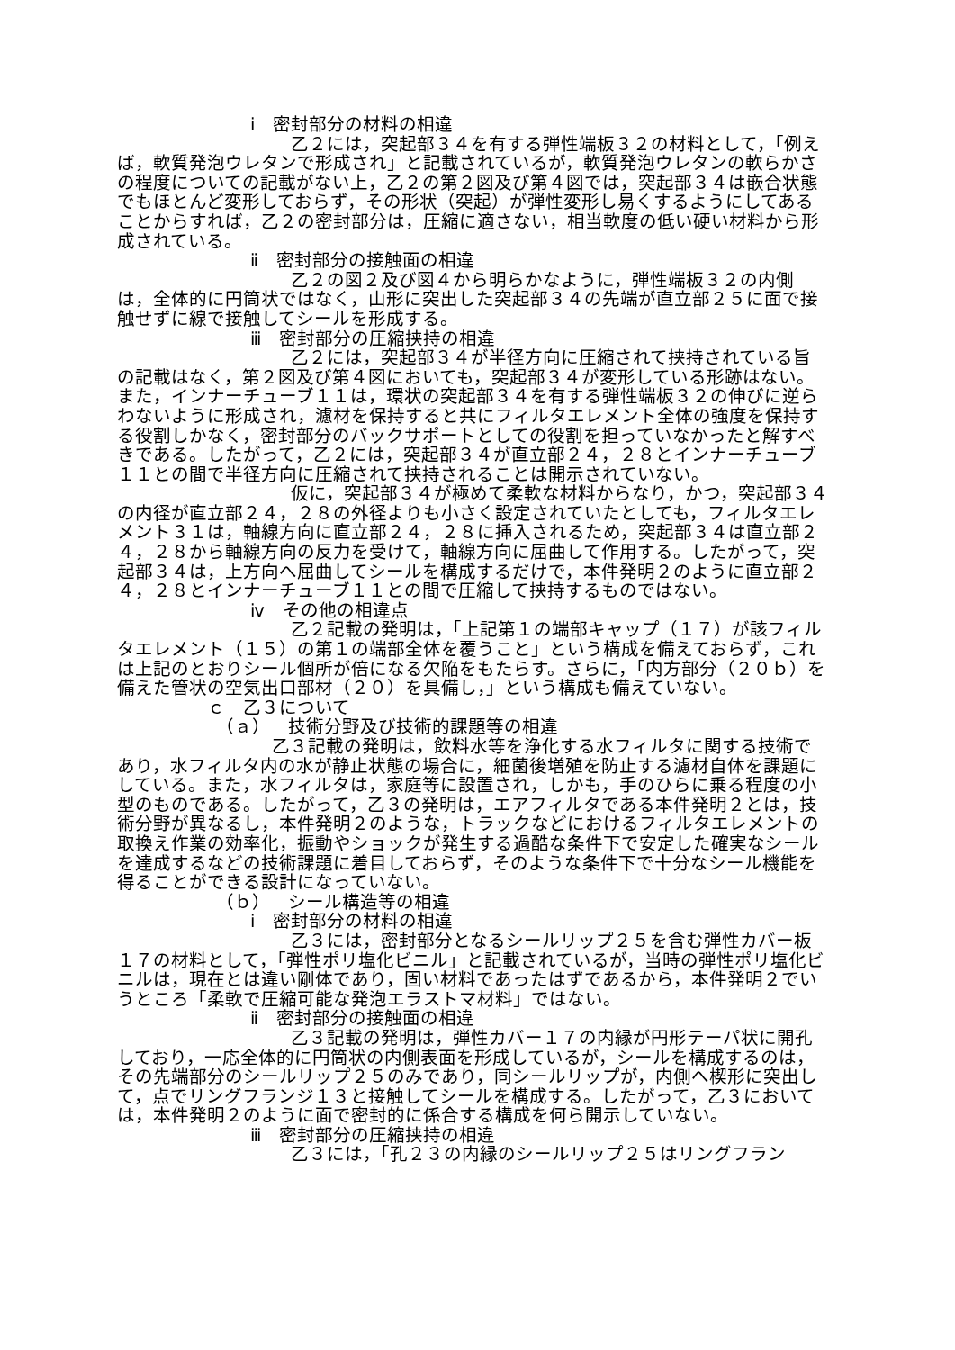ⅰ　密封部分の材料の相違
乙２には，突起部３４を有する弾性端板３２の材料として，「例えば，軟質発泡ウレタンで形成され」と記載されているが，軟質発泡ウレタンの軟らかさの程度についての記載がない上，乙２の第２図及び第４図では，突起部３４は嵌合状態でもほとんど変形しておらず，その形状（突起）が弾性変形し易くするようにしてあることからすれば，乙２の密封部分は，圧縮に適さない，相当軟度の低い硬い材料から形成されている。
ⅱ　密封部分の接触面の相違
乙２の図２及び図４から明らかなように，弾性端板３２の内側は，全体的に円筒状ではなく，山形に突出した突起部３４の先端が直立部２５に面で接触せずに線で接触してシールを形成する。
ⅲ　密封部分の圧縮挟持の相違
乙２には，突起部３４が半径方向に圧縮されて挟持されている旨の記載はなく，第２図及び第４図においても，突起部３４が変形している形跡はない。また，インナーチューブ１１は，環状の突起部３４を有する弾性端板３２の伸びに逆らわないように形成され，濾材を保持すると共にフィルタエレメント全体の強度を保持する役割しかなく，密封部分のバックサポートとしての役割を担っていなかったと解すべきである。したがって，乙２には，突起部３４が直立部２４，２８とインナーチューブ１１との間で半径方向に圧縮されて挟持されることは開示されていない。
仮に，突起部３４が極めて柔軟な材料からなり，かつ，突起部３４の内径が直立部２４，２８の外径よりも小さく設定されていたとしても，フィルタエレメント３１は，軸線方向に直立部２４，２８に挿入されるため，突起部３４は直立部２４，２８から軸線方向の反力を受けて，軸線方向に屈曲して作用する。したがって，突起部３４は，上方向へ屈曲してシールを構成するだけで，本件発明２のように直立部２４，２８とインナーチューブ１１との間で圧縮して挟持するものではない。
ⅳ　その他の相違点
乙２記載の発明は，「上記第１の端部キャップ（１７）が該フィルタエレメント（１５）の第１の端部全体を覆うこと」という構成を備えておらず，これは上記のとおりシール個所が倍になる欠陥をもたらす。さらに，「内方部分（２０ｂ）を備えた管状の空気出口部材（２０）を具備し，」という構成も備えていない。
ｃ　乙３について
（ａ）　技術分野及び技術的課題等の相違
乙３記載の発明は，飲料水等を浄化する水フィルタに関する技術であり，水フィルタ内の水が静止状態の場合に，細菌後増殖を防止する濾材自体を課題にしている。また，水フィルタは，家庭等に設置され，しかも，手のひらに乗る程度の小型のものである。したがって，乙３の発明は，エアフィルタである本件発明２とは，技術分野が異なるし，本件発明２のような，トラックなどにおけるフィルタエレメントの取換え作業の効率化，振動やショックが発生する過酷な条件下で安定した確実なシールを達成するなどの技術課題に着目しておらず，そのような条件下で十分なシール機能を得ることができる設計になっていない。
（ｂ）　シール構造等の相違
ⅰ　密封部分の材料の相違
乙３には，密封部分となるシールリップ２５を含む弾性カバー板１７の材料として，「弾性ポリ塩化ビニル」と記載されているが，当時の弾性ポリ塩化ビニルは，現在とは違い剛体であり，固い材料であったはずであるから，本件発明２でいうところ「柔軟で圧縮可能な発泡エラストマ材料」ではない。
ⅱ　密封部分の接触面の相違
乙３記載の発明は，弾性カバー１７の内縁が円形テーパ状に開孔しており，一応全体的に円筒状の内側表面を形成しているが，シールを構成するのは，その先端部分のシールリップ２５のみであり，同シールリップが，内側へ楔形に突出して，点でリングフランジ１３と接触してシールを構成する。したがって，乙３においては，本件発明２のように面で密封的に係合する構成を何ら開示していない。
ⅲ　密封部分の圧縮挟持の相違
乙３には，「孔２３の内縁のシールリップ２５はリングフラン